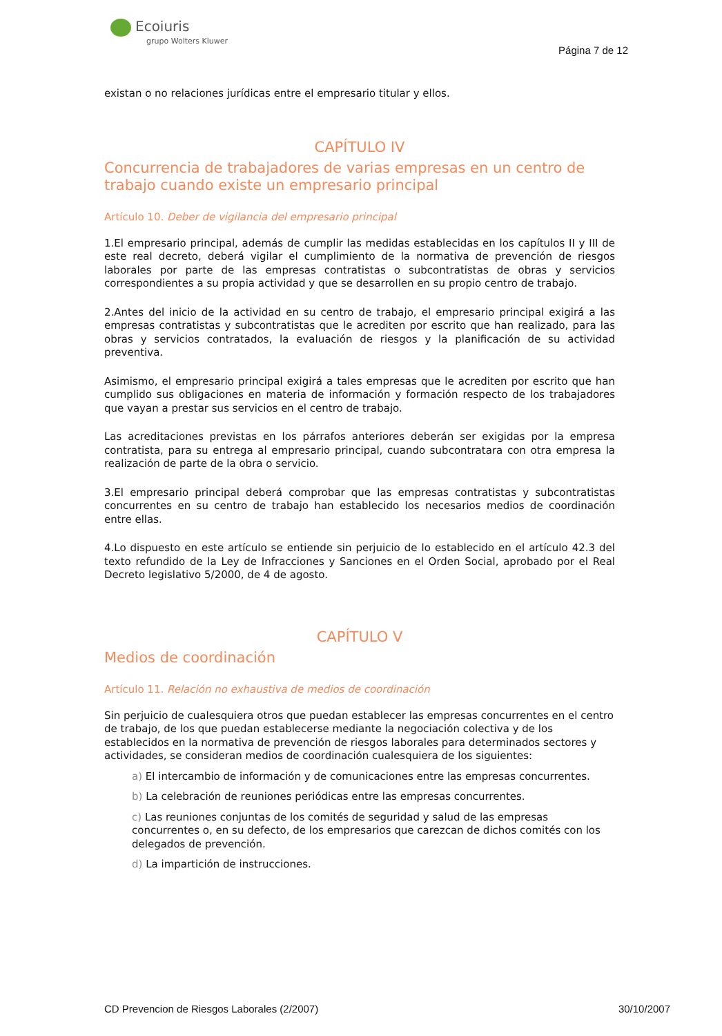Ecoiuris
grupo Wolters Kluwer
Página 7 de 12
existan o no relaciones jurídicas entre el empresario titular y ellos.
CAPÍTULO IV
Concurrencia de trabajadores de varias empresas en un centro de trabajo cuando existe un empresario principal
Artículo 10. Deber de vigilancia del empresario principal
1.El empresario principal, además de cumplir las medidas establecidas en los capítulos II y III de este real decreto, deberá vigilar el cumplimiento de la normativa de prevención de riesgos laborales por parte de las empresas contratistas o subcontratistas de obras y servicios correspondientes a su propia actividad y que se desarrollen en su propio centro de trabajo.
2.Antes del inicio de la actividad en su centro de trabajo, el empresario principal exigirá a las empresas contratistas y subcontratistas que le acrediten por escrito que han realizado, para las obras y servicios contratados, la evaluación de riesgos y la planificación de su actividad preventiva.
Asimismo, el empresario principal exigirá a tales empresas que le acrediten por escrito que han cumplido sus obligaciones en materia de información y formación respecto de los trabajadores que vayan a prestar sus servicios en el centro de trabajo.
Las acreditaciones previstas en los párrafos anteriores deberán ser exigidas por la empresa contratista, para su entrega al empresario principal, cuando subcontratara con otra empresa la realización de parte de la obra o servicio.
3.El empresario principal deberá comprobar que las empresas contratistas y subcontratistas concurrentes en su centro de trabajo han establecido los necesarios medios de coordinación entre ellas.
4.Lo dispuesto en este artículo se entiende sin perjuicio de lo establecido en el artículo 42.3 del texto refundido de la Ley de Infracciones y Sanciones en el Orden Social, aprobado por el Real Decreto legislativo 5/2000, de 4 de agosto.
CAPÍTULO V
Medios de coordinación
Artículo 11. Relación no exhaustiva de medios de coordinación
Sin perjuicio de cualesquiera otros que puedan establecer las empresas concurrentes en el centro de trabajo, de los que puedan establecerse mediante la negociación colectiva y de los establecidos en la normativa de prevención de riesgos laborales para determinados sectores y actividades, se consideran medios de coordinación cualesquiera de los siguientes:
a) El intercambio de información y de comunicaciones entre las empresas concurrentes.
b) La celebración de reuniones periódicas entre las empresas concurrentes.
c) Las reuniones conjuntas de los comités de seguridad y salud de las empresas concurrentes o, en su defecto, de los empresarios que carezcan de dichos comités con los delegados de prevención.
d) La impartición de instrucciones.
CD Prevencion de Riesgos Laborales (2/2007) 30/10/2007